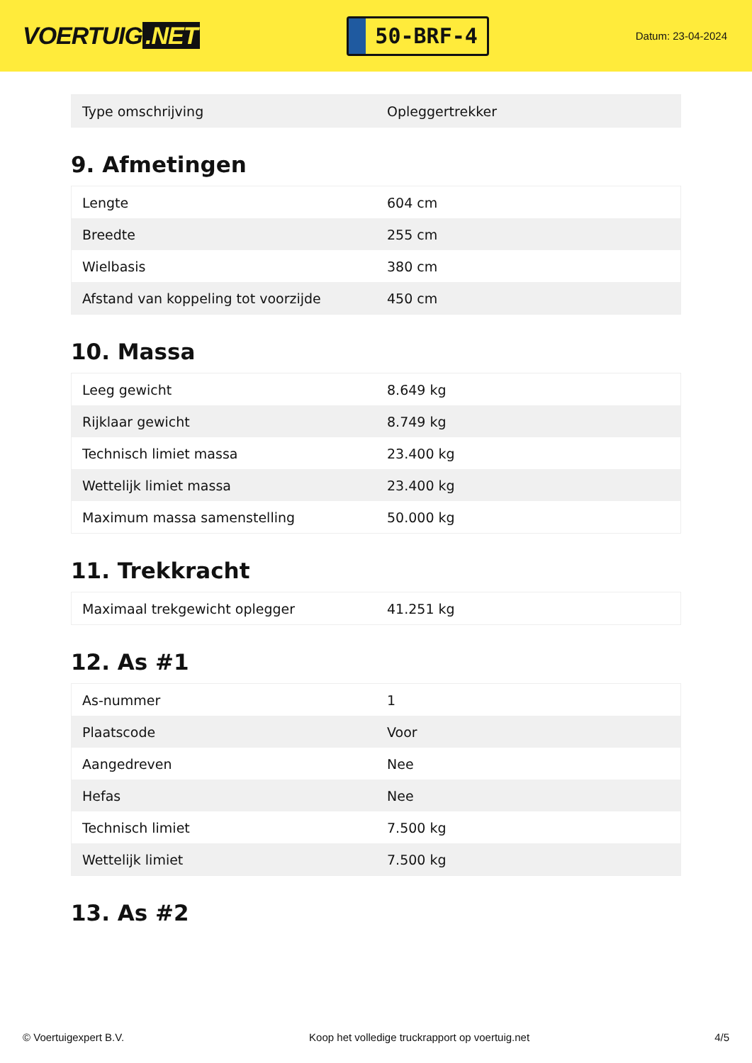VOERTUIG.NET
50-BRF-4
Datum: 23-04-2024
| Type omschrijving | Opleggertrekker |
9. Afmetingen
| Lengte | 604 cm |
| Breedte | 255 cm |
| Wielbasis | 380 cm |
| Afstand van koppeling tot voorzijde | 450 cm |
10. Massa
| Leeg gewicht | 8.649 kg |
| Rijklaar gewicht | 8.749 kg |
| Technisch limiet massa | 23.400 kg |
| Wettelijk limiet massa | 23.400 kg |
| Maximum massa samenstelling | 50.000 kg |
11. Trekkracht
| Maximaal trekgewicht oplegger | 41.251 kg |
12. As #1
| As-nummer | 1 |
| Plaatscode | Voor |
| Aangedreven | Nee |
| Hefas | Nee |
| Technisch limiet | 7.500 kg |
| Wettelijk limiet | 7.500 kg |
13. As #2
© Voertuigexpert B.V. Koop het volledige truckrapport op voertuig.net 4/5